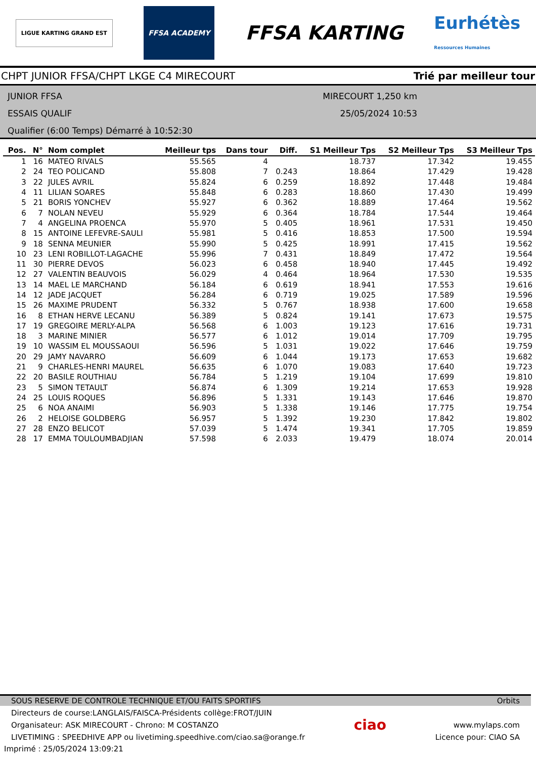LIGUE KARTING GRAND EST
FFSA ACADEMY
FFSA KARTING
Eurhétès
Ressources Humaines
CHPT JUNIOR FFSA/CHPT LKGE C4 MIRECOURT Trié par meilleur tour
JUNIOR FFSA
ESSAIS QUALIF
Qualifier (6:00 Temps) Démarré à 10:52:30
MIRECOURT 1,250 km
25/05/2024 10:53
| Pos. | N° | Nom complet | Meilleur tps | Dans tour | Diff. | S1 Meilleur Tps | S2 Meilleur Tps | S3 Meilleur Tps |
| --- | --- | --- | --- | --- | --- | --- | --- | --- |
| 1 | 16 | MATEO RIVALS | 55.565 | 4 | | 18.737 | 17.342 | 19.455 |
| 2 | 24 | TEO POLICAND | 55.808 | 7 | 0.243 | 18.864 | 17.429 | 19.428 |
| 3 | 22 | JULES AVRIL | 55.824 | 6 | 0.259 | 18.892 | 17.448 | 19.484 |
| 4 | 11 | LILIAN SOARES | 55.848 | 6 | 0.283 | 18.860 | 17.430 | 19.499 |
| 5 | 21 | BORIS YONCHEV | 55.927 | 6 | 0.362 | 18.889 | 17.464 | 19.562 |
| 6 | 7 | NOLAN NEVEU | 55.929 | 6 | 0.364 | 18.784 | 17.544 | 19.464 |
| 7 | 4 | ANGELINA PROENCA | 55.970 | 5 | 0.405 | 18.961 | 17.531 | 19.450 |
| 8 | 15 | ANTOINE LEFEVRE-SAULI | 55.981 | 5 | 0.416 | 18.853 | 17.500 | 19.594 |
| 9 | 18 | SENNA MEUNIER | 55.990 | 5 | 0.425 | 18.991 | 17.415 | 19.562 |
| 10 | 23 | LENI ROBILLOT-LAGACHE | 55.996 | 7 | 0.431 | 18.849 | 17.472 | 19.564 |
| 11 | 30 | PIERRE DEVOS | 56.023 | 6 | 0.458 | 18.940 | 17.445 | 19.492 |
| 12 | 27 | VALENTIN BEAUVOIS | 56.029 | 4 | 0.464 | 18.964 | 17.530 | 19.535 |
| 13 | 14 | MAEL LE MARCHAND | 56.184 | 6 | 0.619 | 18.941 | 17.553 | 19.616 |
| 14 | 12 | JADE JACQUET | 56.284 | 6 | 0.719 | 19.025 | 17.589 | 19.596 |
| 15 | 26 | MAXIME PRUDENT | 56.332 | 5 | 0.767 | 18.938 | 17.600 | 19.658 |
| 16 | 8 | ETHAN HERVE LECANU | 56.389 | 5 | 0.824 | 19.141 | 17.673 | 19.575 |
| 17 | 19 | GREGOIRE MERLY-ALPA | 56.568 | 6 | 1.003 | 19.123 | 17.616 | 19.731 |
| 18 | 3 | MARINE MINIER | 56.577 | 6 | 1.012 | 19.014 | 17.709 | 19.795 |
| 19 | 10 | WASSIM EL MOUSSAOUI | 56.596 | 5 | 1.031 | 19.022 | 17.646 | 19.759 |
| 20 | 29 | JAMY NAVARRO | 56.609 | 6 | 1.044 | 19.173 | 17.653 | 19.682 |
| 21 | 9 | CHARLES-HENRI MAUREL | 56.635 | 6 | 1.070 | 19.083 | 17.640 | 19.723 |
| 22 | 20 | BASILE ROUTHIAU | 56.784 | 5 | 1.219 | 19.104 | 17.699 | 19.810 |
| 23 | 5 | SIMON TETAULT | 56.874 | 6 | 1.309 | 19.214 | 17.653 | 19.928 |
| 24 | 25 | LOUIS ROQUES | 56.896 | 5 | 1.331 | 19.143 | 17.646 | 19.870 |
| 25 | 6 | NOA ANAIMI | 56.903 | 5 | 1.338 | 19.146 | 17.775 | 19.754 |
| 26 | 2 | HELOISE GOLDBERG | 56.957 | 5 | 1.392 | 19.230 | 17.842 | 19.802 |
| 27 | 28 | ENZO BELICOT | 57.039 | 5 | 1.474 | 19.341 | 17.705 | 19.859 |
| 28 | 17 | EMMA TOULOUMBADJIAN | 57.598 | 6 | 2.033 | 19.479 | 18.074 | 20.014 |
SOUS RESERVE DE CONTROLE TECHNIQUE ET/OU FAITS SPORTIFS Orbits
Directeurs de course:LANGLAIS/FAISCA-Présidents collège:FROT/JUIN
Organisateur: ASK MIRECOURT - Chrono: M COSTANZO
LIVETIMING : SPEEDHIVE APP ou livetiming.speedhive.com/ciao.sa@orange.fr
ciao
www.mylaps.com
Licence pour: CIAO SA
Imprimé : 25/05/2024 13:09:21